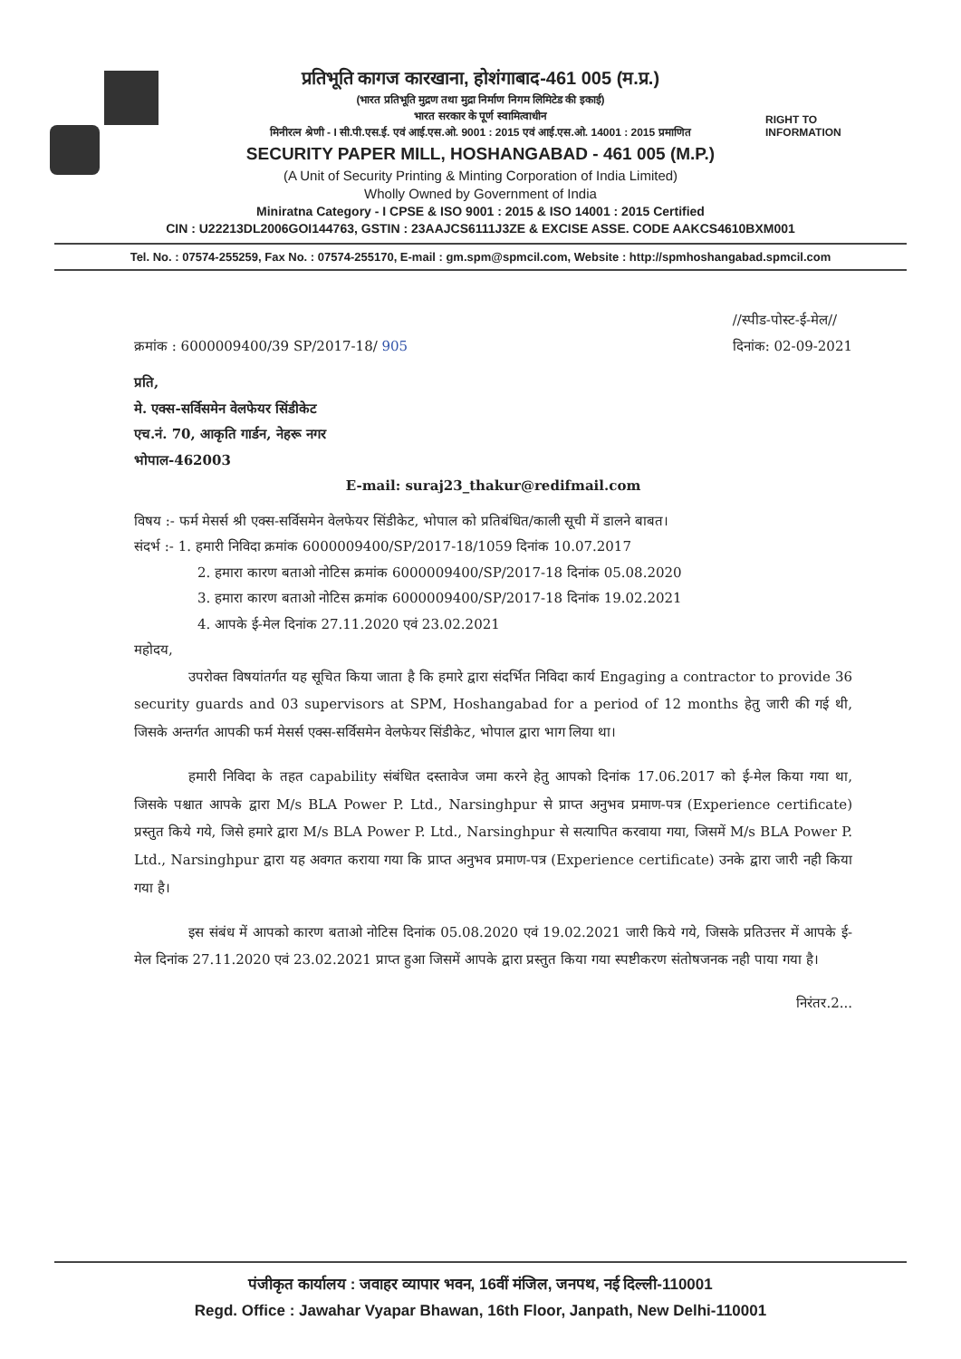RIGHT TO
INFORMATION
प्रतिभूति कागज कारखाना, होशंगाबाद-461 005 (म.प्र.)
(भारत प्रतिभूति मुद्रण तथा मुद्रा निर्माण निगम लिमिटेड की इकाई)
भारत सरकार के पूर्ण स्वामित्वाधीन
मिनीरत्न श्रेणी - I सी.पी.एस.ई. एवं आई.एस.ओ. 9001 : 2015 एवं आई.एस.ओ. 14001 : 2015 प्रमाणित
SECURITY PAPER MILL, HOSHANGABAD - 461 005 (M.P.)
(A Unit of Security Printing & Minting Corporation of India Limited)
Wholly Owned by Government of India
Miniratna Category - I CPSE & ISO 9001 : 2015 & ISO 14001 : 2015 Certified
CIN : U22213DL2006GOI144763, GSTIN : 23AAJCS6111J3ZE & EXCISE ASSE. CODE AAKCS4610BXM001
Tel. No. : 07574-255259, Fax No. : 07574-255170, E-mail : gm.spm@spmcil.com, Website : http://spmhoshangabad.spmcil.com
क्रमांक : 6000009400/39 SP/2017-18/ 905
//स्पीड-पोस्ट-ई-मेल//
दिनांक: 02-09-2021
प्रति,
मे. एक्स-सर्विसमेन वेलफेयर सिंडीकेट
एच.नं. 70, आकृति गार्डन, नेहरू नगर
भोपाल-462003
E-mail: suraj23_thakur@redifmail.com
विषय :- फर्म मेसर्स श्री एक्स-सर्विसमेन वेलफेयर सिंडीकेट, भोपाल को प्रतिबंधित/काली सूची में डालने बाबत।
संदर्भ :- 1. हमारी निविदा क्रमांक 6000009400/SP/2017-18/1059 दिनांक 10.07.2017
2. हमारा कारण बताओ नोटिस क्रमांक 6000009400/SP/2017-18 दिनांक 05.08.2020
3. हमारा कारण बताओ नोटिस क्रमांक 6000009400/SP/2017-18 दिनांक 19.02.2021
4. आपके ई-मेल दिनांक 27.11.2020 एवं 23.02.2021
महोदय,
उपरोक्त विषयांतर्गत यह सूचित किया जाता है कि हमारे द्वारा संदर्भित निविदा कार्य Engaging a contractor to provide 36 security guards and 03 supervisors at SPM, Hoshangabad for a period of 12 months हेतु जारी की गई थी, जिसके अन्तर्गत आपकी फर्म मेसर्स एक्स-सर्विसमेन वेलफेयर सिंडीकेट, भोपाल द्वारा भाग लिया था।
हमारी निविदा के तहत capability संबंधित दस्तावेज जमा करने हेतु आपको दिनांक 17.06.2017 को ई-मेल किया गया था, जिसके पश्चात आपके द्वारा M/s BLA Power P. Ltd., Narsinghpur से प्राप्त अनुभव प्रमाण-पत्र (Experience certificate) प्रस्तुत किये गये, जिसे हमारे द्वारा M/s BLA Power P. Ltd., Narsinghpur से सत्यापित करवाया गया, जिसमें M/s BLA Power P. Ltd., Narsinghpur द्वारा यह अवगत कराया गया कि प्राप्त अनुभव प्रमाण-पत्र (Experience certificate) उनके द्वारा जारी नही किया गया है।
इस संबंध में आपको कारण बताओ नोटिस दिनांक 05.08.2020 एवं 19.02.2021 जारी किये गये, जिसके प्रतिउत्तर में आपके ई-मेल दिनांक 27.11.2020 एवं 23.02.2021 प्राप्त हुआ जिसमें आपके द्वारा प्रस्तुत किया गया स्पष्टीकरण संतोषजनक नही पाया गया है।
निरंतर.2...
पंजीकृत कार्यालय : जवाहर व्यापार भवन, 16वीं मंजिल, जनपथ, नई दिल्ली-110001
Regd. Office : Jawahar Vyapar Bhawan, 16th Floor, Janpath, New Delhi-110001